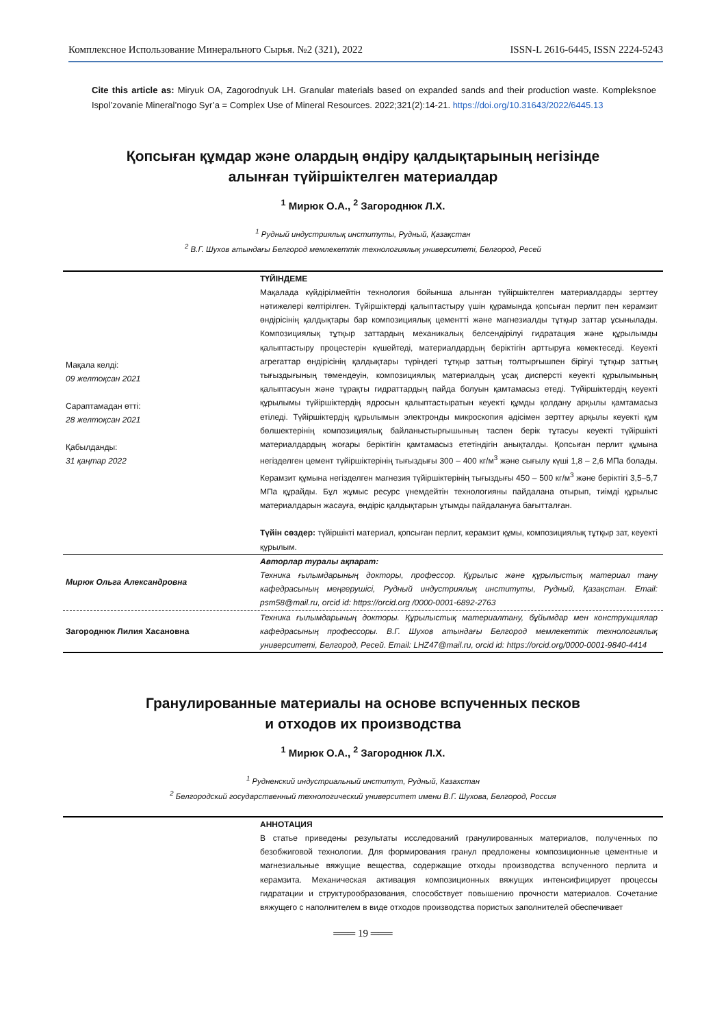Комплексное Использование Минерального Сырья. №2 (321), 2022 ISSN-L 2616-6445, ISSN 2224-5243
Cite this article as: Miryuk OA, Zagorodnyuk LH. Granular materials based on expanded sands and their production waste. Kompleksnoe Ispol’zovanie Mineral’nogo Syr’a = Complex Use of Mineral Resources. 2022;321(2):14-21. https://doi.org/10.31643/2022/6445.13
Қопсыған құмдар және олардың өндіру қалдықтарының негізінде
алынған түйіршіктелген материалдар
<sup>1</sup> Мирюк О.А., <sup>2</sup> Загороднюк Л.Х.
<sup>1</sup> Рудный индустриялық институты, Рудный, Қазақстан
<sup>2</sup> В.Г. Шухов атындағы Белгород мемлекеттік технологиялық университеті, Белгород, Ресей
Мақала келді:
09 желтоқсан 2021
Сараптамадан өтті:
28 желтоқсан 2021
Қабылданды:
31 қаңтар 2022
ТҮЙІНДЕМЕ
Мақалада күйдірілмейтін технология бойынша алынған түйіршіктелген материалдарды зерттеу нәтижелері келтірілген. Түйіршіктерді қалыптастыру үшін құрамында қопсыған перлит пен керамзит өндірісінің қалдықтары бар композициялық цементті және магнезиалды тұтқыр заттар ұсынылады. Композициялық тұтқыр заттардың механикалық белсендірілуі гидратация және құрылымды қалыптастыру процестерін күшейтеді, материалдардың беріктігін арттыруға көмектеседі. Кеуекті агрегаттар өндірісінің қалдықтары түріндегі тұтқыр заттың толтырғышпен бірігуі тұтқыр заттың тығыздығының төмендеуін, композициялық материалдың ұсақ дисперсті кеуекті құрылымының қалыптасуын және тұрақты гидраттардың пайда болуын қамтамасыз етеді. Түйіршіктердің кеуекті құрылымы түйіршіктердің ядросын қалыптастыратын кеуекті құмды қолдану арқылы қамтамасыз етіледі. Түйіршіктердің құрылымын электронды микроскопия әдісімен зерттеу арқылы кеуекті құм бөлшектерінің композициялық байланыстырғышының таспен берік тұтасуы кеуекті түйіршікті материалдардың жоғары беріктігін қамтамасыз ететіндігін анықталды. Қопсыған перлит құмына негізделген цемент түйіршіктерінің тығыздығы 300 – 400 кг/м<sup>3</sup> және сығылу күші 1,8 – 2,6 МПа болады. Керамзит құмына негізделген магнезия түйіршіктерінің тығыздығы 450 – 500 кг/м<sup>3</sup> және беріктігі 3,5–5,7 МПа құрайды. Бұл жұмыс ресурс үнемдейтін технологияны пайдалана отырып, тиімді құрылыс материалдарын жасауға, өндіріс қалдықтарын ұтымды пайдалануға бағытталған.
Түйін сөздер: түйіршікті материал, қопсыған перлит, керамзит құмы, композициялық тұтқыр зат, кеуекті құрылым.
Мирюк Ольга Александровна
Авторлар туралы ақпарат:
Техника ғылымдарының докторы, профессор. Құрылыс және құрылыстық материал тану кафедрасының меңгерушісі, Рудный индустриялық институты, Рудный, Қазақстан. Email: psm58@mail.ru, orcid id: https://orcid.org /0000-0001-6892-2763
Загороднюк Лилия Хасановна
Техника ғылымдарының докторы. Құрылыстық материалтану, бұйымдар мен конструкциялар кафедрасының профессоры. В.Г. Шухов атындағы Белгород мемлекеттік технологиялық университеті, Белгород, Ресей. Email: LHZ47@mail.ru, orcid id: https://orcid.org/0000-0001-9840-4414
Гранулированные материалы на основе вспученных песков
и отходов их производства
<sup>1</sup> Мирюк О.А., <sup>2</sup> Загороднюк Л.Х.
<sup>1</sup> Рудненский индустриальный институт, Рудный, Казахстан
<sup>2</sup> Белгородский государственный технологический университет имени В.Г. Шухова, Белгород, Россия
АННОТАЦИЯ
В статье приведены результаты исследований гранулированных материалов, полученных по безобжиговой технологии. Для формирования гранул предложены композиционные цементные и магнезиальные вяжущие вещества, содержащие отходы производства вспученного перлита и керамзита. Механическая активация композиционных вяжущих интенсифицирует процессы гидратации и структурообразования, способствует повышению прочности материалов. Сочетание вяжущего с наполнителем в виде отходов производства пористых заполнителей обеспечивает
═══ 19 ═══